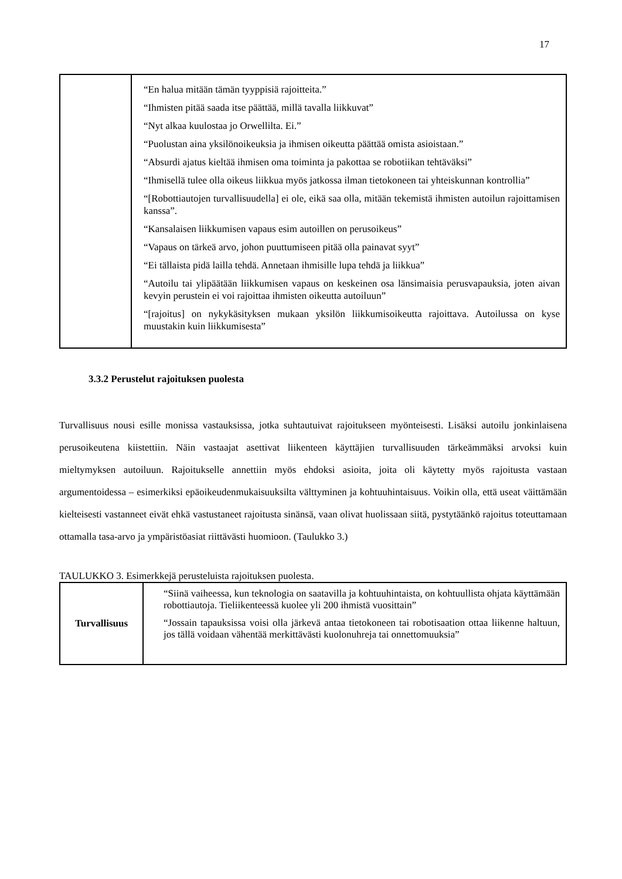17
| | “En halua mitään tämän tyyppisiä rajoitteita.” “Ihmisten pitää saada itse päättää, millä tavalla liikkuvat” “Nyt alkaa kuulostaa jo Orwellilta. Ei.” “Puolustan aina yksilönoikeuksia ja ihmisen oikeutta päättää omista asioistaan.” “Absurdi ajatus kieltää ihmisen oma toiminta ja pakottaa se robotiikan tehtäväksi” “Ihmisellä tulee olla oikeus liikkua myös jatkossa ilman tietokoneen tai yhteiskunnan kontrollia” “[Robottiautojen turvallisuudella] ei ole, eikä saa olla, mitään tekemistä ihmisten autoilun rajoittamisen kanssa”. “Kansalaisen liikkumisen vapaus esim autoillen on perusoikeus” “Vapaus on tärkeä arvo, johon puuttumiseen pitää olla painavat syyt” “Ei tällaista pidä lailla tehdä. Annetaan ihmisille lupa tehdä ja liikkua” “Autoilu tai ylipäätään liikkumisen vapaus on keskeinen osa länsimaisia perusvapauksia, joten aivan kevyin perustein ei voi rajoittaa ihmisten oikeutta autoiluun” “[rajoitus] on nykykäsityksen mukaan yksilön liikkumisoikeutta rajoittava. Autoilussa on kyse muustakin kuin liikkumisesta” |
3.3.2 Perustelut rajoituksen puolesta
Turvallisuus nousi esille monissa vastauksissa, jotka suhtautuivat rajoitukseen myönteisesti. Lisäksi autoilu jonkinlaisena perusoikeutena kiistettiin. Näin vastaajat asettivat liikenteen käyttäjien turvallisuuden tärkeämmäksi arvoksi kuin mieltymyksen autoiluun. Rajoitukselle annettiin myös ehdoksi asioita, joita oli käytetty myös rajoitusta vastaan argumentoidessa – esimerkiksi epäoikeudenmukaisuuksilta välttyminen ja kohtuuhintaisuus. Voikin olla, että useat väittämään kielteisesti vastanneet eivät ehkä vastustaneet rajoitusta sinänsä, vaan olivat huolissaan siitä, pystytäänkö rajoitus toteuttamaan ottamalla tasa-arvo ja ympäristöasiat riittävästi huomioon. (Taulukko 3.)
TAULUKKO 3. Esimerkkejä perusteluista rajoituksen puolesta.
| Turvallisuus | “Siinä vaiheessa, kun teknologia on saatavilla ja kohtuuhintaista, on kohtuullista ohjata käyttämään robottiautoja. Tieliikenteessä kuolee yli 200 ihmistä vuosittain” “Jossain tapauksissa voisi olla järkevä antaa tietokoneen tai robotisaation ottaa liikenne haltuun, jos tällä voidaan vähentää merkittävästi kuolonuhreja tai onnettomuuksia” |